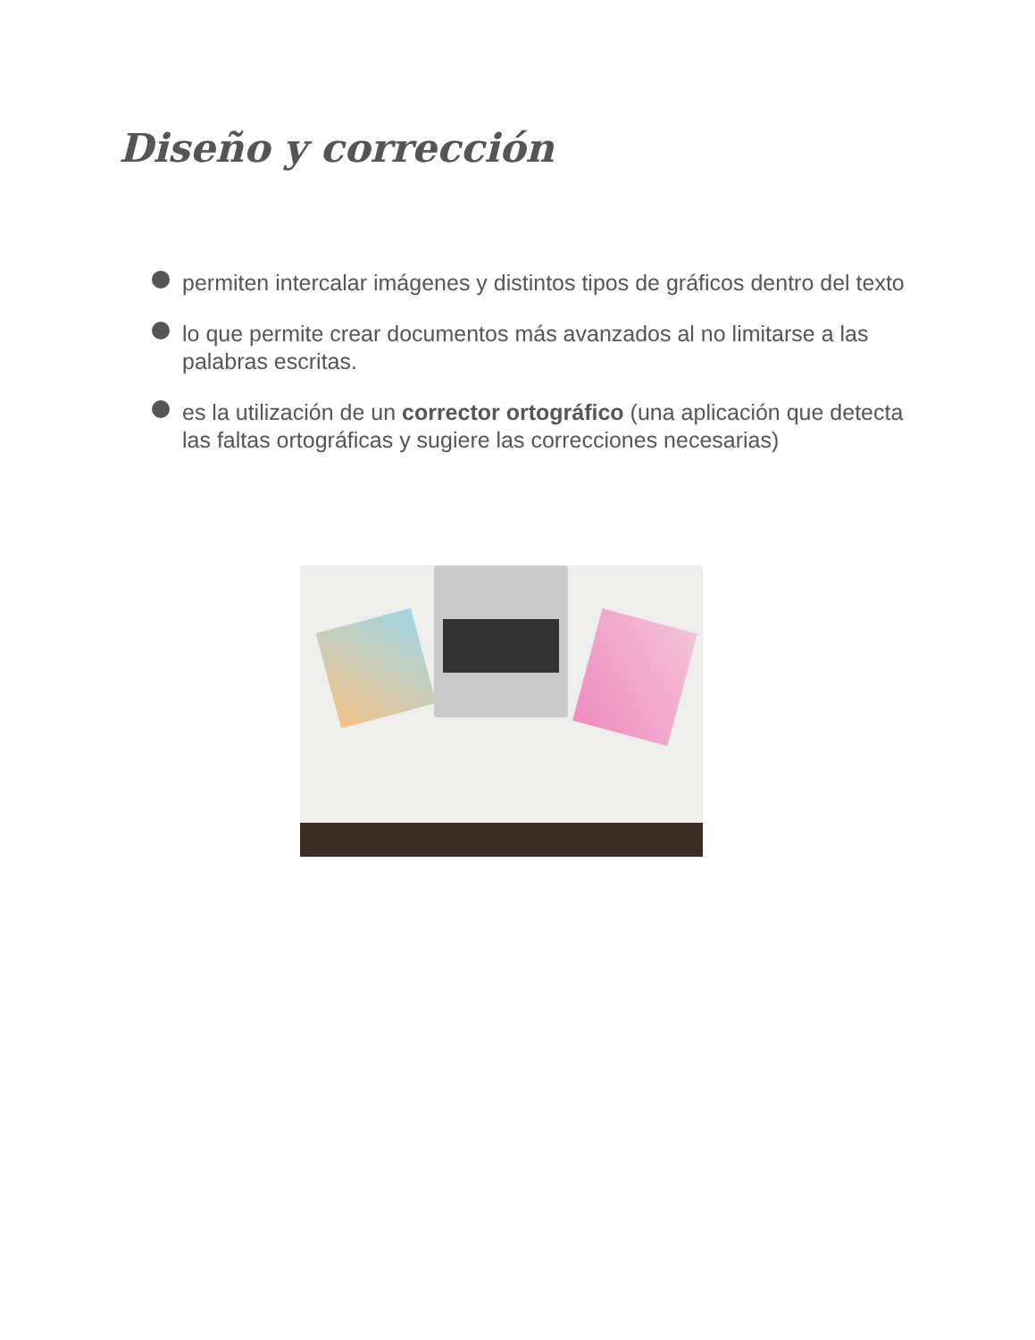Diseño y corrección
permiten intercalar imágenes y distintos tipos de gráficos dentro del texto
lo que permite crear documentos más avanzados al no limitarse a las palabras escritas.
es la utilización de un corrector ortográfico (una aplicación que detecta las faltas ortográficas y sugiere las correcciones necesarias)